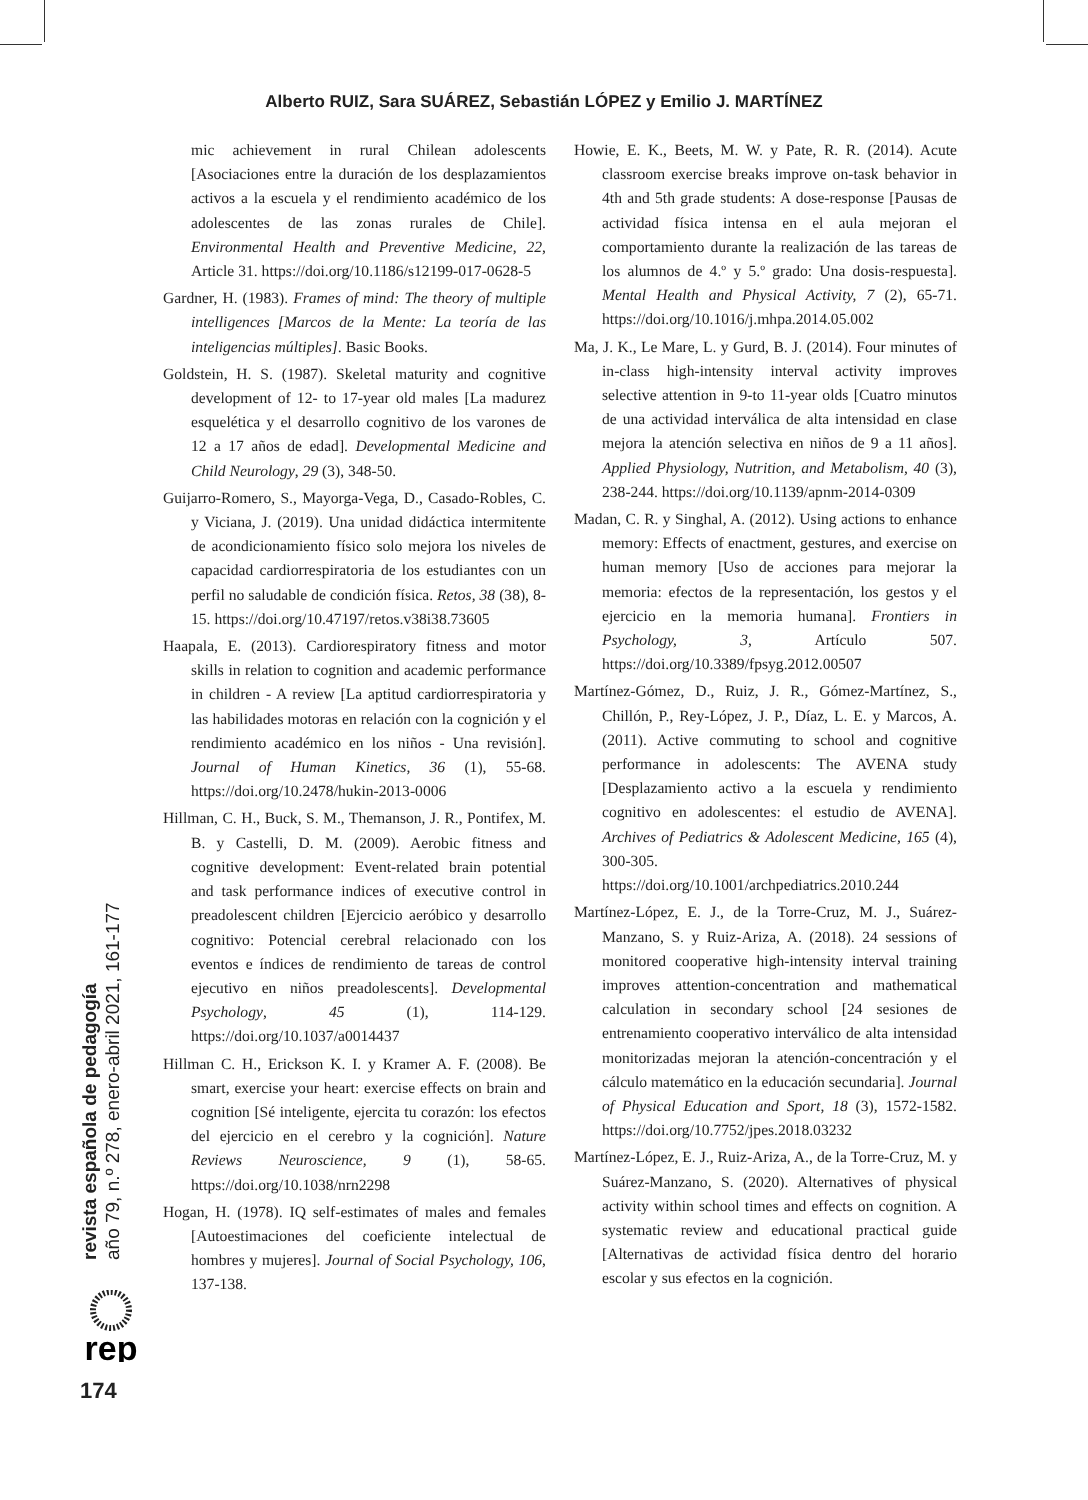Alberto RUIZ, Sara SUÁREZ, Sebastián LÓPEZ y Emilio J. MARTÍNEZ
mic achievement in rural Chilean adolescents [Asociaciones entre la duración de los desplazamientos activos a la escuela y el rendimiento académico de los adolescentes de las zonas rurales de Chile]. Environmental Health and Preventive Medicine, 22, Article 31. https://doi.org/10.1186/s12199-017-0628-5
Gardner, H. (1983). Frames of mind: The theory of multiple intelligences [Marcos de la Mente: La teoría de las inteligencias múltiples]. Basic Books.
Goldstein, H. S. (1987). Skeletal maturity and cognitive development of 12- to 17-year old males [La madurez esquelética y el desarrollo cognitivo de los varones de 12 a 17 años de edad]. Developmental Medicine and Child Neurology, 29 (3), 348-50.
Guijarro-Romero, S., Mayorga-Vega, D., Casado-Robles, C. y Viciana, J. (2019). Una unidad didáctica intermitente de acondicionamiento físico solo mejora los niveles de capacidad cardiorrespiratoria de los estudiantes con un perfil no saludable de condición física. Retos, 38 (38), 8-15. https://doi.org/10.47197/retos.v38i38.73605
Haapala, E. (2013). Cardiorespiratory fitness and motor skills in relation to cognition and academic performance in children - A review [La aptitud cardiorrespiratoria y las habilidades motoras en relación con la cognición y el rendimiento académico en los niños - Una revisión]. Journal of Human Kinetics, 36 (1), 55-68. https://doi.org/10.2478/hukin-2013-0006
Hillman, C. H., Buck, S. M., Themanson, J. R., Pontifex, M. B. y Castelli, D. M. (2009). Aerobic fitness and cognitive development: Event-related brain potential and task performance indices of executive control in preadolescent children [Ejercicio aeróbico y desarrollo cognitivo: Potencial cerebral relacionado con los eventos e índices de rendimiento de tareas de control ejecutivo en niños preadolescents]. Developmental Psychology, 45 (1), 114-129. https://doi.org/10.1037/a0014437
Hillman C. H., Erickson K. I. y Kramer A. F. (2008). Be smart, exercise your heart: exercise effects on brain and cognition [Sé inteligente, ejercita tu corazón: los efectos del ejercicio en el cerebro y la cognición]. Nature Reviews Neuroscience, 9 (1), 58-65. https://doi.org/10.1038/nrn2298
Hogan, H. (1978). IQ self-estimates of males and females [Autoestimaciones del coeficiente intelectual de hombres y mujeres]. Journal of Social Psychology, 106, 137-138.
Howie, E. K., Beets, M. W. y Pate, R. R. (2014). Acute classroom exercise breaks improve on-task behavior in 4th and 5th grade students: A dose-response [Pausas de actividad física intensa en el aula mejoran el comportamiento durante la realización de las tareas de los alumnos de 4.º y 5.º grado: Una dosis-respuesta]. Mental Health and Physical Activity, 7 (2), 65-71. https://doi.org/10.1016/j.mhpa.2014.05.002
Ma, J. K., Le Mare, L. y Gurd, B. J. (2014). Four minutes of in-class high-intensity interval activity improves selective attention in 9-to 11-year olds [Cuatro minutos de una actividad interválica de alta intensidad en clase mejora la atención selectiva en niños de 9 a 11 años]. Applied Physiology, Nutrition, and Metabolism, 40 (3), 238-244. https://doi.org/10.1139/apnm-2014-0309
Madan, C. R. y Singhal, A. (2012). Using actions to enhance memory: Effects of enactment, gestures, and exercise on human memory [Uso de acciones para mejorar la memoria: efectos de la representación, los gestos y el ejercicio en la memoria humana]. Frontiers in Psychology, 3, Artículo 507. https://doi.org/10.3389/fpsyg.2012.00507
Martínez-Gómez, D., Ruiz, J. R., Gómez-Martínez, S., Chillón, P., Rey-López, J. P., Díaz, L. E. y Marcos, A. (2011). Active commuting to school and cognitive performance in adolescents: The AVENA study [Desplazamiento activo a la escuela y rendimiento cognitivo en adolescentes: el estudio de AVENA]. Archives of Pediatrics & Adolescent Medicine, 165 (4), 300-305. https://doi.org/10.1001/archpediatrics.2010.244
Martínez-López, E. J., de la Torre-Cruz, M. J., Suárez-Manzano, S. y Ruiz-Ariza, A. (2018). 24 sessions of monitored cooperative high-intensity interval training improves attention-concentration and mathematical calculation in secondary school [24 sesiones de entrenamiento cooperativo interválico de alta intensidad monitorizadas mejoran la atención-concentración y el cálculo matemático en la educación secundaria]. Journal of Physical Education and Sport, 18 (3), 1572-1582. https://doi.org/10.7752/jpes.2018.03232
Martínez-López, E. J., Ruiz-Ariza, A., de la Torre-Cruz, M. y Suárez-Manzano, S. (2020). Alternatives of physical activity within school times and effects on cognition. A systematic review and educational practical guide [Alternativas de actividad física dentro del horario escolar y sus efectos en la cognición.
revista española de pedagogía
año 79, n.º 278, enero-abril 2021, 161-177
rep
174